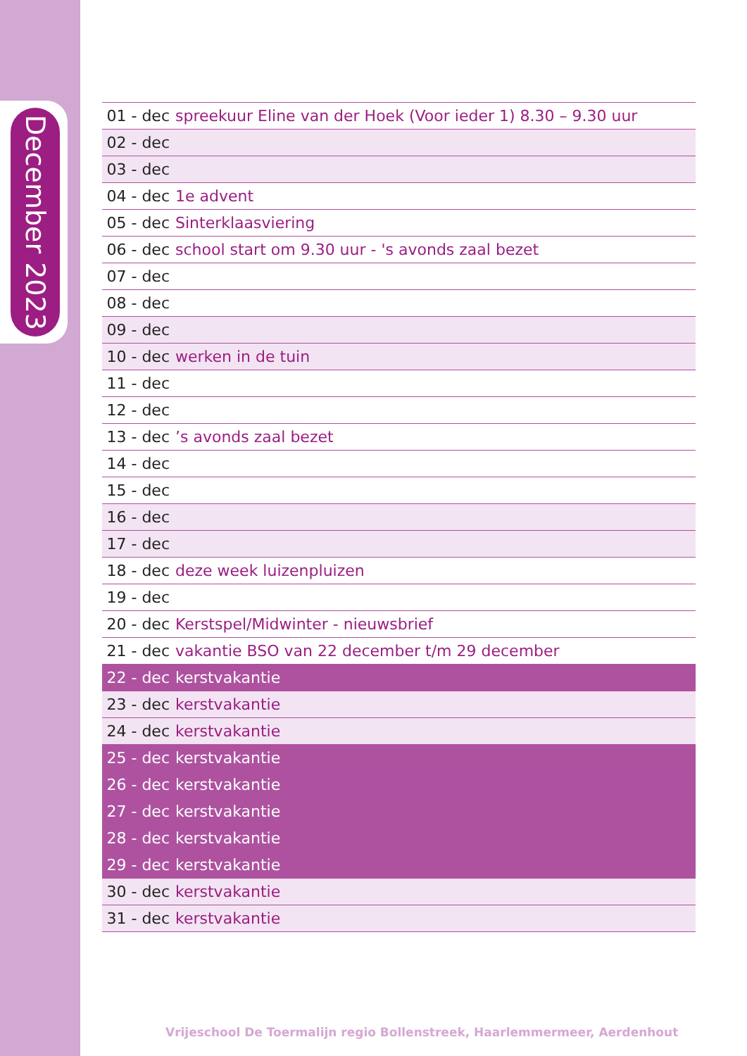December 2023
| 01 - dec | spreekuur Eline van der Hoek (Voor ieder 1) 8.30 – 9.30 uur |
| 02 - dec | |
| 03 - dec | |
| 04 - dec | 1e advent |
| 05 - dec | Sinterklaasviering |
| 06 - dec | school start om 9.30 uur - 's avonds zaal bezet |
| 07 - dec | |
| 08 - dec | |
| 09 - dec | |
| 10 - dec | werken in de tuin |
| 11 - dec | |
| 12 - dec | |
| 13 - dec | ’s avonds zaal bezet |
| 14 - dec | |
| 15 - dec | |
| 16 - dec | |
| 17 - dec | |
| 18 - dec | deze week luizenpluizen |
| 19 - dec | |
| 20 - dec | Kerstspel/Midwinter - nieuwsbrief |
| 21 - dec | vakantie BSO van 22 december t/m 29 december |
| 22 - dec | kerstvakantie |
| 23 - dec | kerstvakantie |
| 24 - dec | kerstvakantie |
| 25 - dec | kerstvakantie |
| 26 - dec | kerstvakantie |
| 27 - dec | kerstvakantie |
| 28 - dec | kerstvakantie |
| 29 - dec | kerstvakantie |
| 30 - dec | kerstvakantie |
| 31 - dec | kerstvakantie |
Vrijeschool De Toermalijn regio Bollenstreek, Haarlemmermeer, Aerdenhout